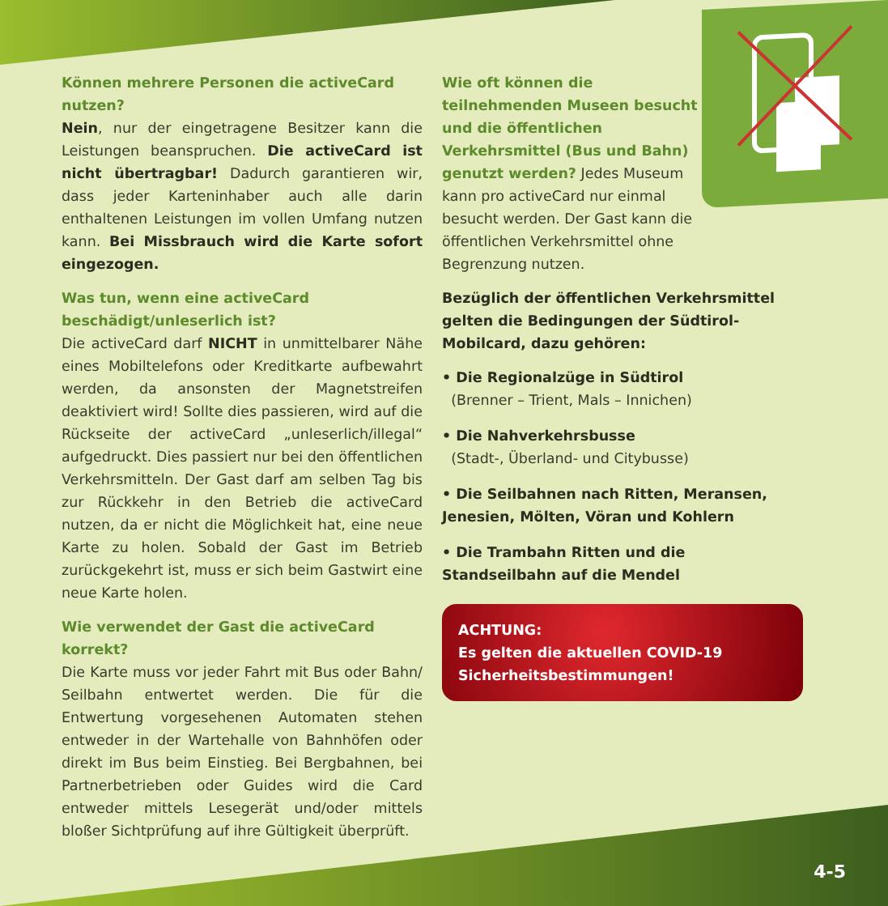Können mehrere Personen die activeCard nutzen?
Nein, nur der eingetragene Besitzer kann die Leistungen beanspruchen. Die activeCard ist nicht übertragbar! Dadurch garantieren wir, dass jeder Karteninhaber auch alle darin enthaltenen Leistungen im vollen Umfang nutzen kann. Bei Missbrauch wird die Karte sofort eingezogen.
Was tun, wenn eine activeCard beschädigt/unleserlich ist?
Die activeCard darf NICHT in unmittelbarer Nähe eines Mobiltelefons oder Kreditkarte aufbewahrt werden, da ansonsten der Magnetstreifen deaktiviert wird! Sollte dies passieren, wird auf die Rückseite der activeCard „unleserlich/illegal“ aufgedruckt. Dies passiert nur bei den öffentlichen Verkehrsmitteln. Der Gast darf am selben Tag bis zur Rückkehr in den Betrieb die activeCard nutzen, da er nicht die Möglichkeit hat, eine neue Karte zu holen. Sobald der Gast im Betrieb zurückgekehrt ist, muss er sich beim Gastwirt eine neue Karte holen.
Wie verwendet der Gast die activeCard korrekt?
Die Karte muss vor jeder Fahrt mit Bus oder Bahn/ Seilbahn entwertet werden. Die für die Entwertung vorgesehenen Automaten stehen entweder in der Wartehalle von Bahnhöfen oder direkt im Bus beim Einstieg. Bei Bergbahnen, bei Partnerbetrieben oder Guides wird die Card entweder mittels Lesegerät und/oder mittels bloßer Sichtprüfung auf ihre Gültigkeit überprüft.
Wie oft können die teilnehmenden Museen besucht und die öffentlichen Verkehrsmittel (Bus und Bahn) genutzt werden? Jedes Museum kann pro activeCard nur einmal besucht werden. Der Gast kann die öffentlichen Verkehrsmittel ohne Begrenzung nutzen.
Bezüglich der öffentlichen Verkehrsmittel gelten die Bedingungen der Südtirol-Mobilcard, dazu gehören:
• Die Regionalzüge in Südtirol
(Brenner – Trient, Mals – Innichen)
• Die Nahverkehrsbusse
(Stadt-, Überland- und Citybusse)
• Die Seilbahnen nach Ritten, Meransen, Jenesien, Mölten, Vöran und Kohlern
• Die Trambahn Ritten und die Standseilbahn auf die Mendel
ACHTUNG:
Es gelten die aktuellen COVID-19 Sicherheitsbestimmungen!
4-5